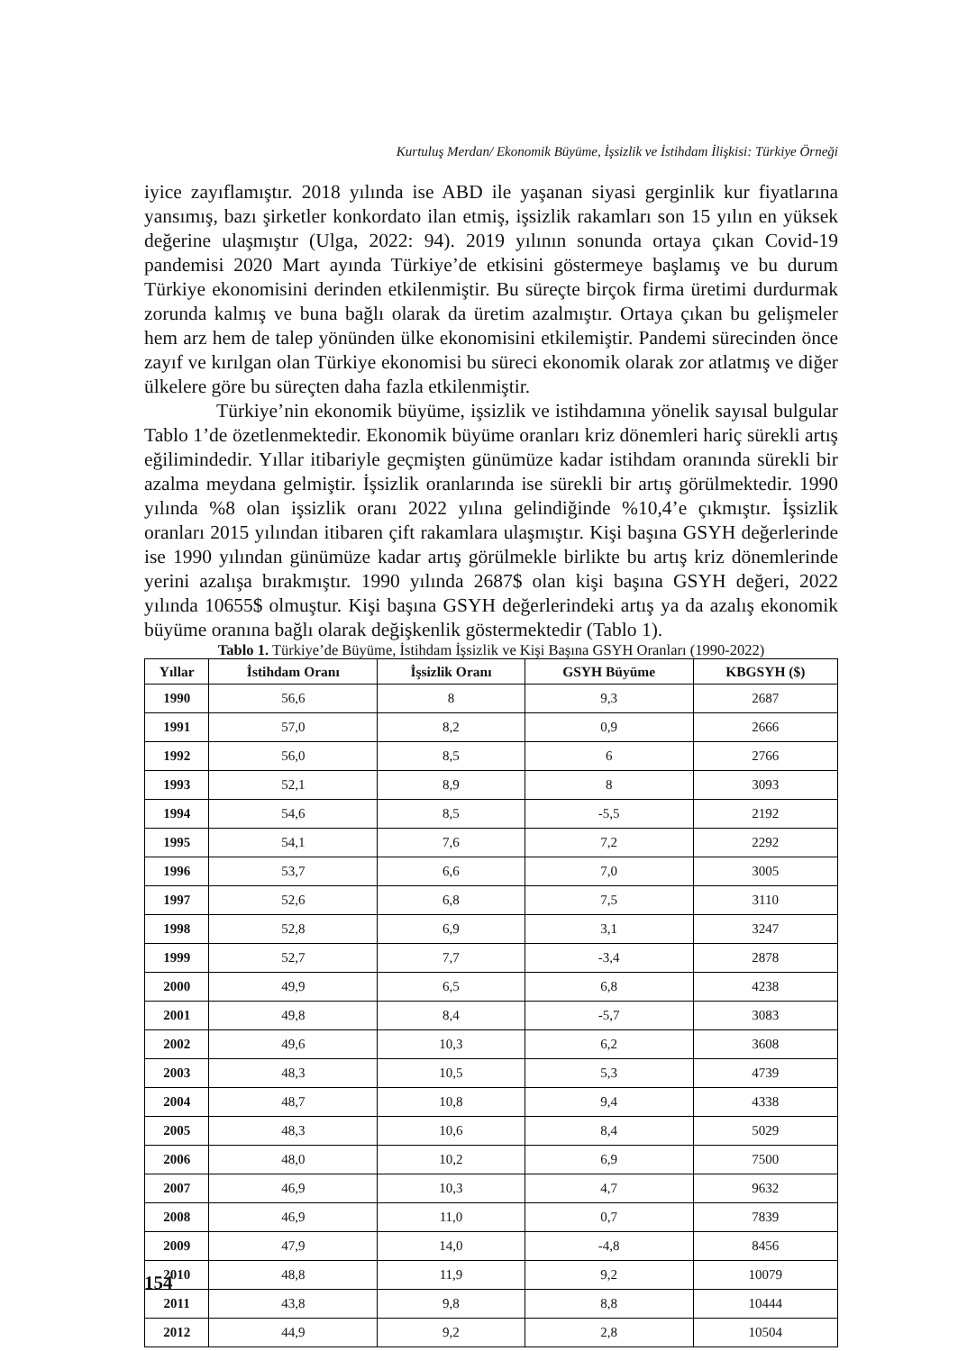Kurtuluş Merdan/ Ekonomik Büyüme, İşsizlik ve İstihdam İlişkisi: Türkiye Örneği
iyice zayıflamıştır. 2018 yılında ise ABD ile yaşanan siyasi gerginlik kur fiyatlarına yansımış, bazı şirketler konkordato ilan etmiş, işsizlik rakamları son 15 yılın en yüksek değerine ulaşmıştır (Ulga, 2022: 94). 2019 yılının sonunda ortaya çıkan Covid-19 pandemisi 2020 Mart ayında Türkiye’de etkisini göstermeye başlamış ve bu durum Türkiye ekonomisini derinden etkilenmiştir. Bu süreçte birçok firma üretimi durdurmak zorunda kalmış ve buna bağlı olarak da üretim azalmıştır. Ortaya çıkan bu gelişmeler hem arz hem de talep yönünden ülke ekonomisini etkilemiştir. Pandemi sürecinden önce zayıf ve kırılgan olan Türkiye ekonomisi bu süreci ekonomik olarak zor atlatmış ve diğer ülkelere göre bu süreçten daha fazla etkilenmiştir.
Türkiye’nin ekonomik büyüme, işsizlik ve istihdamına yönelik sayısal bulgular Tablo 1’de özetlenmektedir. Ekonomik büyüme oranları kriz dönemleri hariç sürekli artış eğilimindedir. Yıllar itibariyle geçmişten günümüze kadar istihdam oranında sürekli bir azalma meydana gelmiştir. İşsizlik oranlarında ise sürekli bir artış görülmektedir. 1990 yılında %8 olan işsizlik oranı 2022 yılına gelindiğinde %10,4’e çıkmıştır. İşsizlik oranları 2015 yılından itibaren çift rakamlara ulaşmıştır. Kişi başına GSYH değerlerinde ise 1990 yılından günümüze kadar artış görülmekle birlikte bu artış kriz dönemlerinde yerini azalışa bırakmıştır. 1990 yılında 2687$ olan kişi başına GSYH değeri, 2022 yılında 10655$ olmuştur. Kişi başına GSYH değerlerindeki artış ya da azalış ekonomik büyüme oranına bağlı olarak değişkenlik göstermektedir (Tablo 1).
Tablo 1. Türkiye’de Büyüme, İstihdam İşsizlik ve Kişi Başına GSYH Oranları (1990-2022)
| Yıllar | İstihdam Oranı | İşsizlik Oranı | GSYH Büyüme | KBGSYH ($) |
| --- | --- | --- | --- | --- |
| 1990 | 56,6 | 8 | 9,3 | 2687 |
| 1991 | 57,0 | 8,2 | 0,9 | 2666 |
| 1992 | 56,0 | 8,5 | 6 | 2766 |
| 1993 | 52,1 | 8,9 | 8 | 3093 |
| 1994 | 54,6 | 8,5 | -5,5 | 2192 |
| 1995 | 54,1 | 7,6 | 7,2 | 2292 |
| 1996 | 53,7 | 6,6 | 7,0 | 3005 |
| 1997 | 52,6 | 6,8 | 7,5 | 3110 |
| 1998 | 52,8 | 6,9 | 3,1 | 3247 |
| 1999 | 52,7 | 7,7 | -3,4 | 2878 |
| 2000 | 49,9 | 6,5 | 6,8 | 4238 |
| 2001 | 49,8 | 8,4 | -5,7 | 3083 |
| 2002 | 49,6 | 10,3 | 6,2 | 3608 |
| 2003 | 48,3 | 10,5 | 5,3 | 4739 |
| 2004 | 48,7 | 10,8 | 9,4 | 4338 |
| 2005 | 48,3 | 10,6 | 8,4 | 5029 |
| 2006 | 48,0 | 10,2 | 6,9 | 7500 |
| 2007 | 46,9 | 10,3 | 4,7 | 9632 |
| 2008 | 46,9 | 11,0 | 0,7 | 7839 |
| 2009 | 47,9 | 14,0 | -4,8 | 8456 |
| 2010 | 48,8 | 11,9 | 9,2 | 10079 |
| 2011 | 43,8 | 9,8 | 8,8 | 10444 |
| 2012 | 44,9 | 9,2 | 2,8 | 10504 |
154